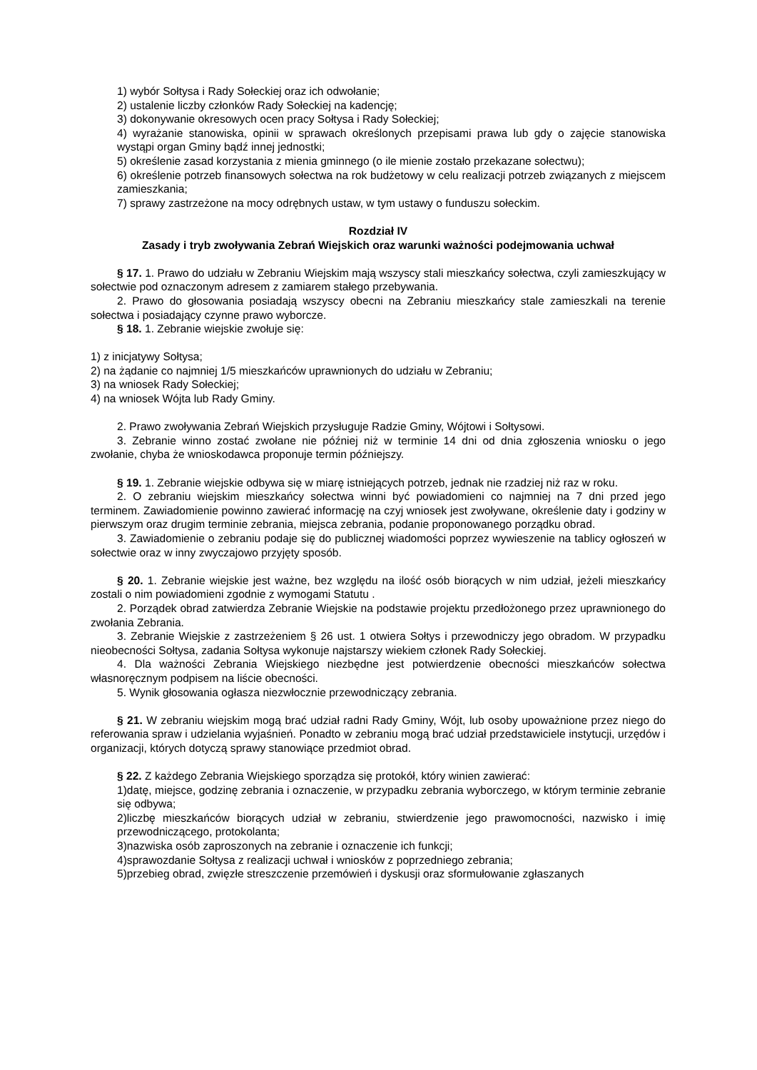1) wybór Sołtysa i Rady Sołeckiej oraz ich odwołanie;
2) ustalenie liczby członków Rady Sołeckiej na kadencję;
3) dokonywanie okresowych ocen pracy Sołtysa i Rady Sołeckiej;
4) wyrażanie stanowiska, opinii w sprawach określonych przepisami prawa lub gdy o zajęcie stanowiska wystąpi organ Gminy bądź innej jednostki;
5) określenie zasad korzystania z mienia gminnego (o ile mienie zostało przekazane sołectwu);
6) określenie potrzeb finansowych sołectwa na rok budżetowy w celu realizacji potrzeb związanych z miejscem zamieszkania;
7) sprawy zastrzeżone na mocy odrębnych ustaw, w tym ustawy o funduszu sołeckim.
Rozdział IV
Zasady i tryb zwoływania Zebrań Wiejskich oraz warunki ważności podejmowania uchwał
§ 17. 1. Prawo do udziału w Zebraniu Wiejskim mają wszyscy stali mieszkańcy sołectwa, czyli zamieszkujący w sołectwie pod oznaczonym adresem z zamiarem stałego przebywania.
2. Prawo do głosowania posiadają wszyscy obecni na Zebraniu mieszkańcy stale zamieszkali na terenie sołectwa i posiadający czynne prawo wyborcze.
§ 18. 1. Zebranie wiejskie zwołuje się:
1) z inicjatywy Sołtysa;
2) na żądanie co najmniej 1/5 mieszkańców uprawnionych do udziału w Zebraniu;
3) na wniosek Rady Sołeckiej;
4) na wniosek Wójta lub Rady Gminy.
2. Prawo zwoływania Zebrań Wiejskich przysługuje Radzie Gminy, Wójtowi i Sołtysowi.
3. Zebranie winno zostać zwołane nie później niż w terminie 14 dni od dnia zgłoszenia wniosku o jego zwołanie, chyba że wnioskodawca proponuje termin późniejszy.
§ 19. 1. Zebranie wiejskie odbywa się w miarę istniejących potrzeb, jednak nie rzadziej niż raz w roku.
2. O zebraniu wiejskim mieszkańcy sołectwa winni być powiadomieni co najmniej na 7 dni przed jego terminem. Zawiadomienie powinno zawierać informację na czyj wniosek jest zwoływane, określenie daty i godziny w pierwszym oraz drugim terminie zebrania, miejsca zebrania, podanie proponowanego porządku obrad.
3. Zawiadomienie o zebraniu podaje się do publicznej wiadomości poprzez wywieszenie na tablicy ogłoszeń w sołectwie oraz w inny zwyczajowo przyjęty sposób.
§ 20. 1. Zebranie wiejskie jest ważne, bez względu na ilość osób biorących w nim udział, jeżeli mieszkańcy zostali o nim powiadomieni zgodnie z wymogami Statutu .
2. Porządek obrad zatwierdza Zebranie Wiejskie na podstawie projektu przedłożonego przez uprawnionego do zwołania Zebrania.
3. Zebranie Wiejskie z zastrzeżeniem § 26 ust. 1 otwiera Sołtys i przewodniczy jego obradom. W przypadku nieobecności Sołtysa, zadania Sołtysa wykonuje najstarszy wiekiem członek Rady Sołeckiej.
4. Dla ważności Zebrania Wiejskiego niezbędne jest potwierdzenie obecności mieszkańców sołectwa własnoręcznym podpisem na liście obecności.
5. Wynik głosowania ogłasza niezwłocznie przewodniczący zebrania.
§ 21. W zebraniu wiejskim mogą brać udział radni Rady Gminy, Wójt, lub osoby upoważnione przez niego do referowania spraw i udzielania wyjaśnień. Ponadto w zebraniu mogą brać udział przedstawiciele instytucji, urzędów i organizacji, których dotyczą sprawy stanowiące przedmiot obrad.
§ 22. Z każdego Zebrania Wiejskiego sporządza się protokół, który winien zawierać:
1)datę, miejsce, godzinę zebrania i oznaczenie, w przypadku zebrania wyborczego, w którym terminie zebranie się odbywa;
2)liczbę mieszkańców biorących udział w zebraniu, stwierdzenie jego prawomocności, nazwisko i imię przewodniczącego, protokolanta;
3)nazwiska osób zaproszonych na zebranie i oznaczenie ich funkcji;
4)sprawozdanie Sołtysa z realizacji uchwał i wniosków z poprzedniego zebrania;
5)przebieg obrad, zwięzłe streszczenie przemówień i dyskusji oraz sformułowanie zgłaszanych